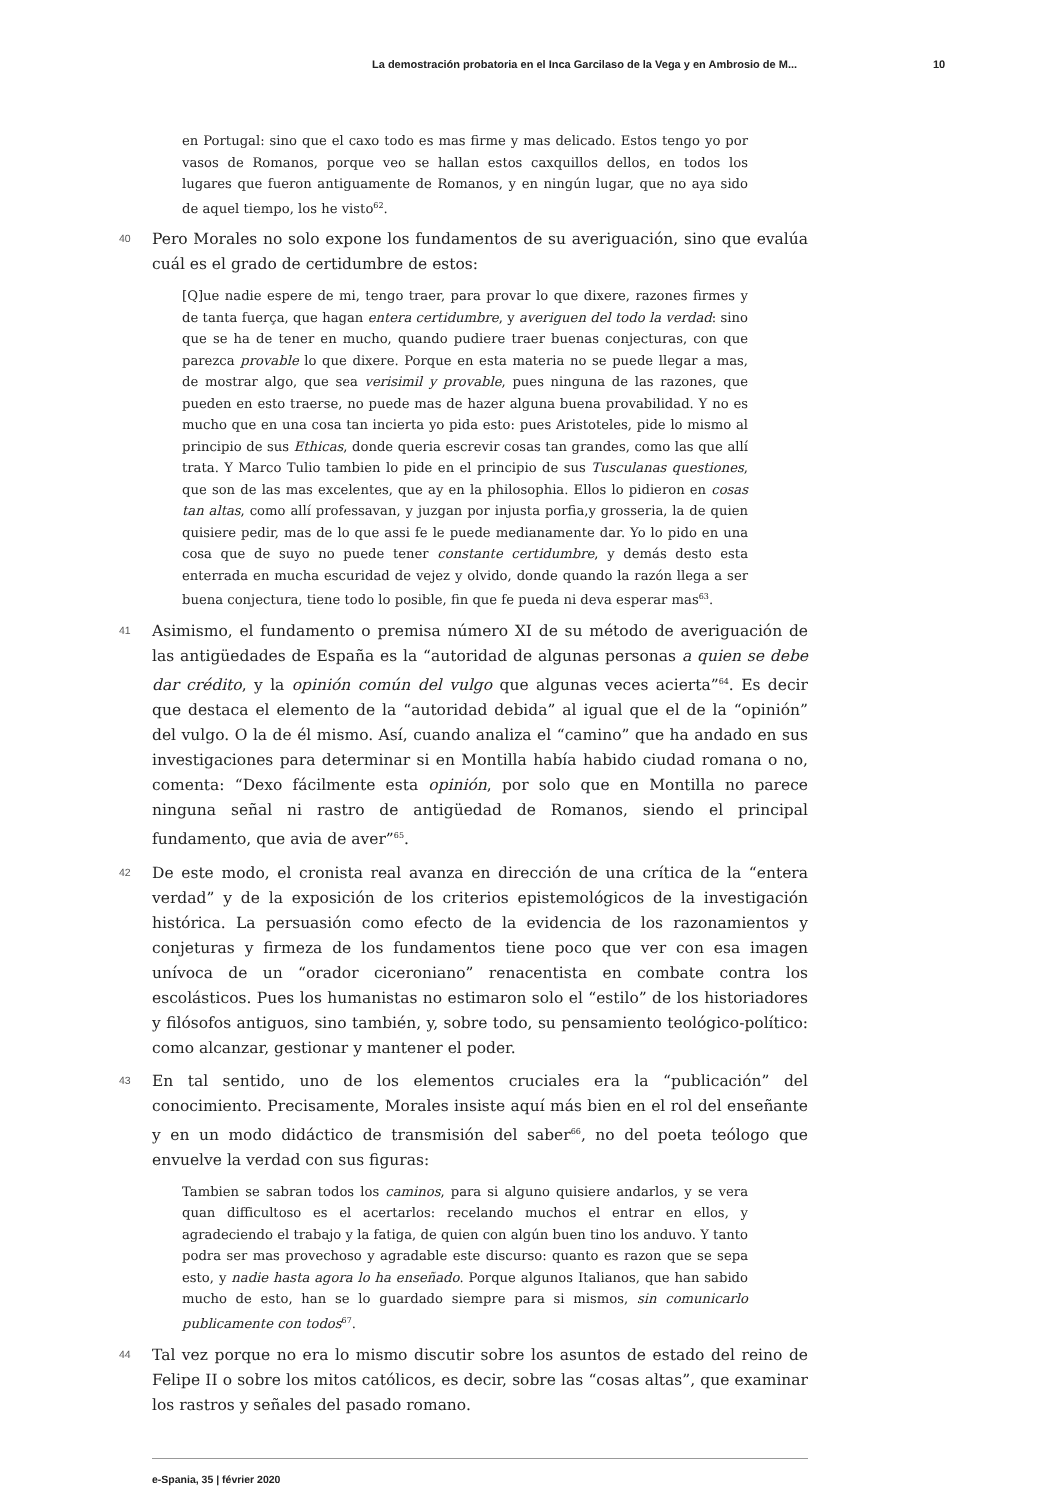La demostración probatoria en el Inca Garcilaso de la Vega y en Ambrosio de M... 10
en Portugal: sino que el caxo todo es mas firme y mas delicado. Estos tengo yo por vasos de Romanos, porque veo se hallan estos caxquillos dellos, en todos los lugares que fueron antiguamente de Romanos, y en ningún lugar, que no aya sido de aquel tiempo, los he visto<sup>62</sup>.
40
Pero Morales no solo expone los fundamentos de su averiguación, sino que evalúa cuál es el grado de certidumbre de estos:
[Q]ue nadie espere de mi, tengo traer, para provar lo que dixere, razones firmes y de tanta fuerça, que hagan entera certidumbre, y averiguen del todo la verdad: sino que se ha de tener en mucho, quando pudiere traer buenas conjecturas, con que parezca provable lo que dixere. Porque en esta materia no se puede llegar a mas, de mostrar algo, que sea verisimil y provable, pues ninguna de las razones, que pueden en esto traerse, no puede mas de hazer alguna buena provabilidad. Y no es mucho que en una cosa tan incierta yo pida esto: pues Aristoteles, pide lo mismo al principio de sus Ethicas, donde queria escrevir cosas tan grandes, como las que allí trata. Y Marco Tulio tambien lo pide en el principio de sus Tusculanas questiones, que son de las mas excelentes, que ay en la philosophia. Ellos lo pidieron en cosas tan altas, como allí professavan, y juzgan por injusta porfia,y grosseria, la de quien quisiere pedir, mas de lo que assi fe le puede medianamente dar. Yo lo pido en una cosa que de suyo no puede tener constante certidumbre, y demás desto esta enterrada en mucha escuridad de vejez y olvido, donde quando la razón llega a ser buena conjectura, tiene todo lo posible, fin que fe pueda ni deva esperar mas<sup>63</sup>.
41
Asimismo, el fundamento o premisa número XI de su método de averiguación de las antigüedades de España es la “autoridad de algunas personas a quien se debe dar crédito, y la opinión común del vulgo que algunas veces acierta”<sup>64</sup>. Es decir que destaca el elemento de la “autoridad debida” al igual que el de la “opinión” del vulgo. O la de él mismo. Así, cuando analiza el “camino” que ha andado en sus investigaciones para determinar si en Montilla había habido ciudad romana o no, comenta: “Dexo fácilmente esta opinión, por solo que en Montilla no parece ninguna señal ni rastro de antigüedad de Romanos, siendo el principal fundamento, que avia de aver”<sup>65</sup>.
42
De este modo, el cronista real avanza en dirección de una crítica de la “entera verdad” y de la exposición de los criterios epistemológicos de la investigación histórica. La persuasión como efecto de la evidencia de los razonamientos y conjeturas y firmeza de los fundamentos tiene poco que ver con esa imagen unívoca de un “orador ciceroniano” renacentista en combate contra los escolásticos. Pues los humanistas no estimaron solo el “estilo” de los historiadores y filósofos antiguos, sino también, y, sobre todo, su pensamiento teológico-político: como alcanzar, gestionar y mantener el poder.
43
En tal sentido, uno de los elementos cruciales era la “publicación” del conocimiento. Precisamente, Morales insiste aquí más bien en el rol del enseñante y en un modo didáctico de transmisión del saber<sup>66</sup>, no del poeta teólogo que envuelve la verdad con sus figuras:
Tambien se sabran todos los caminos, para si alguno quisiere andarlos, y se vera quan difficultoso es el acertarlos: recelando muchos el entrar en ellos, y agradeciendo el trabajo y la fatiga, de quien con algún buen tino los anduvo. Y tanto podra ser mas provechoso y agradable este discurso: quanto es razon que se sepa esto, y nadie hasta agora lo ha enseñado. Porque algunos Italianos, que han sabido mucho de esto, han se lo guardado siempre para si mismos, sin comunicarlo publicamente con todos<sup>67</sup>.
44
Tal vez porque no era lo mismo discutir sobre los asuntos de estado del reino de Felipe II o sobre los mitos católicos, es decir, sobre las “cosas altas”, que examinar los rastros y señales del pasado romano.
e-Spania, 35 | février 2020